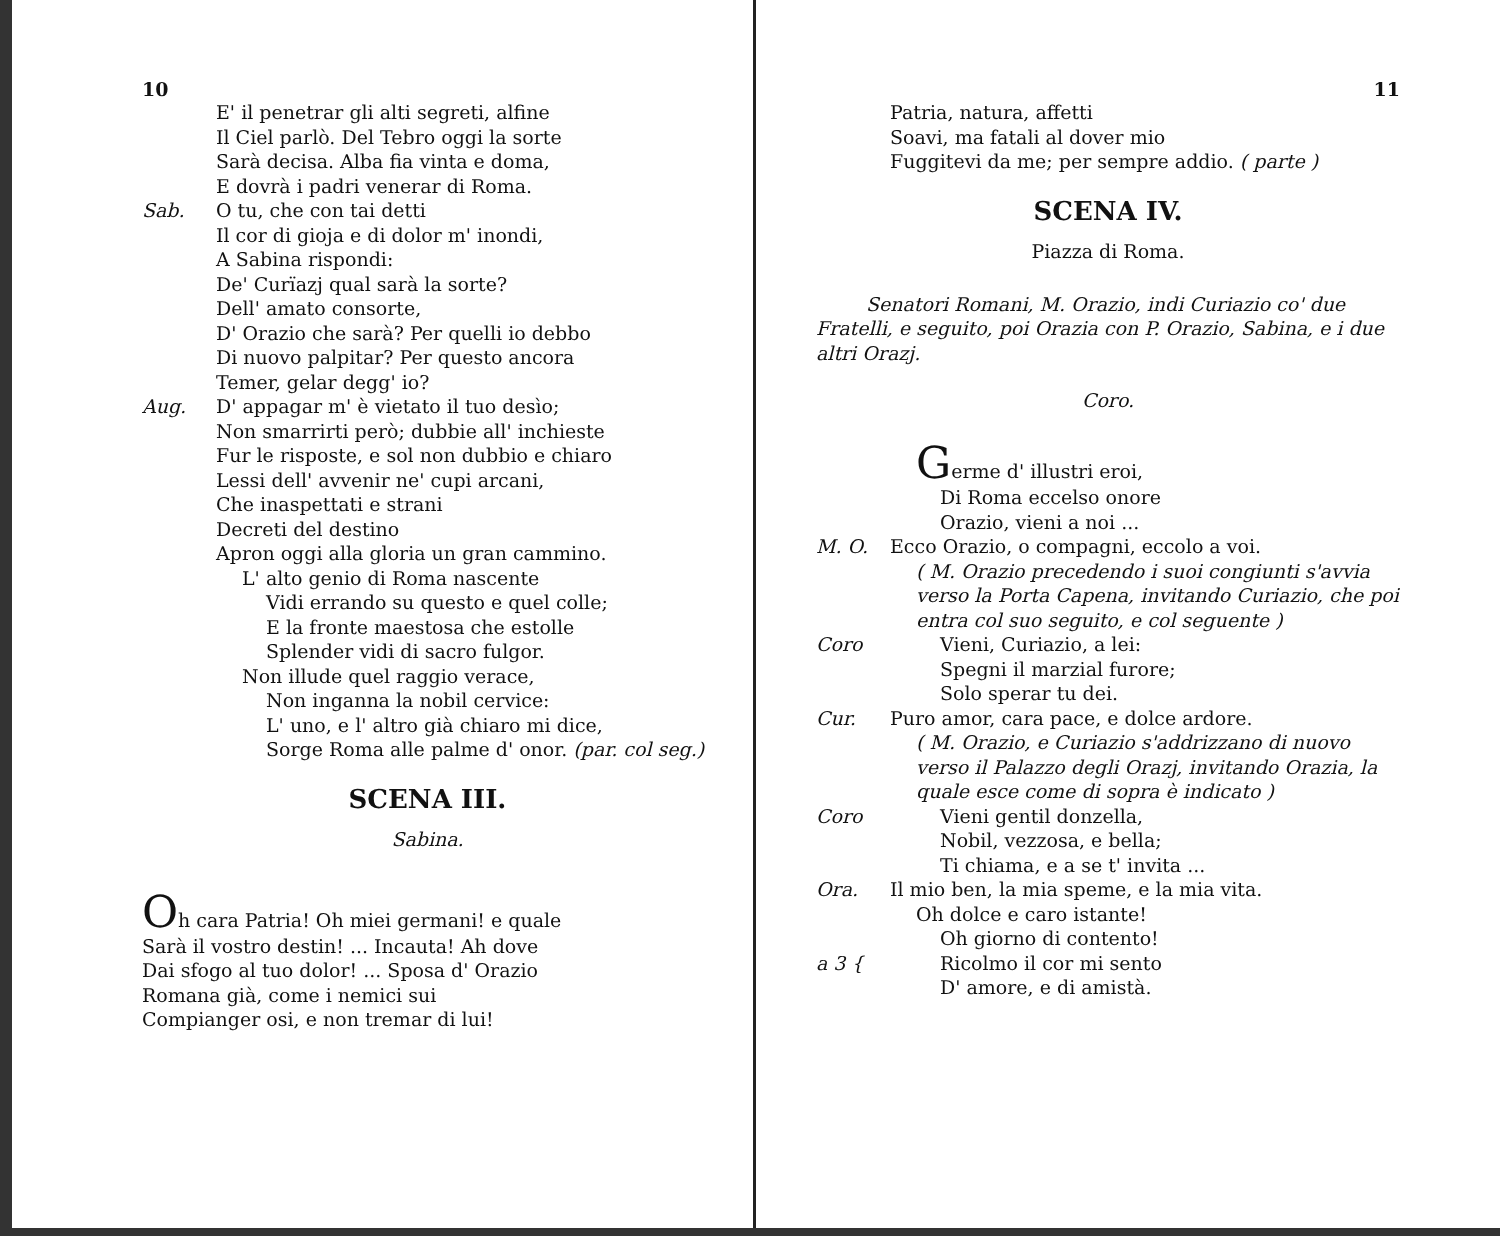10
E' il penetrar gli alti segreti, alfine
Il Ciel parlò. Del Tebro oggi la sorte
Sarà decisa. Alba fia vinta e doma,
E dovrà i padri venerar di Roma.
Sab. O tu, che con tai detti
Il cor di gioja e di dolor m' inondi,
A Sabina rispondi:
De' Curïazj qual sarà la sorte?
Dell' amato consorte,
D' Orazio che sarà? Per quelli io debbo
Di nuovo palpitar? Per questo ancora
Temer, gelar degg' io?
Aug. D' appagar m' è vietato il tuo desìo;
Non smarrirti però; dubbie all' inchieste
Fur le risposte, e sol non dubbio e chiaro
Lessi dell' avvenir ne' cupi arcani,
Che inaspettati e strani
Decreti del destino
Apron oggi alla gloria un gran cammino.
L' alto genio di Roma nascente
Vidi errando su questo e quel colle;
E la fronte maestosa che estolle
Splender vidi di sacro fulgor.
Non illude quel raggio verace,
Non inganna la nobil cervice:
L' uno, e l' altro già chiaro mi dice,
Sorge Roma alle palme d' onor. (par. col seg.)
SCENA III.
Sabina.
Oh cara Patria! Oh miei germani! e quale
Sarà il vostro destin! ... Incauta! Ah dove
Dai sfogo al tuo dolor! ... Sposa d' Orazio
Romana già, come i nemici sui
Compianger osi, e non tremar di lui!
11
Patria, natura, affetti
Soavi, ma fatali al dover mio
Fuggitevi da me; per sempre addio. ( parte )
SCENA IV.
Piazza di Roma.
Senatori Romani, M. Orazio, indi Curiazio co' due Fratelli, e seguito, poi Orazia con P. Orazio, Sabina, e i due altri Orazj.
Coro.
Germe d' illustri eroi,
Di Roma eccelso onore
Orazio, vieni a noi ...
M. O. Ecco Orazio, o compagni, eccolo a voi.
( M. Orazio precedendo i suoi congiunti s'avvia verso la Porta Capena, invitando Curiazio, che poi entra col suo seguito, e col seguente )
Coro Vieni, Curiazio, a lei:
Spegni il marzial furore;
Solo sperar tu dei.
Cur. Puro amor, cara pace, e dolce ardore.
( M. Orazio, e Curiazio s'addrizzano di nuovo verso il Palazzo degli Orazj, invitando Orazia, la quale esce come di sopra è indicato )
Coro Vieni gentil donzella,
Nobil, vezzosa, e bella;
Ti chiama, e a se t' invita ...
Ora. Il mio ben, la mia speme, e la mia vita.
Oh dolce e caro istante!
Oh giorno di contento!
a 3 { Ricolmo il cor mi sento
D' amore, e di amistà.